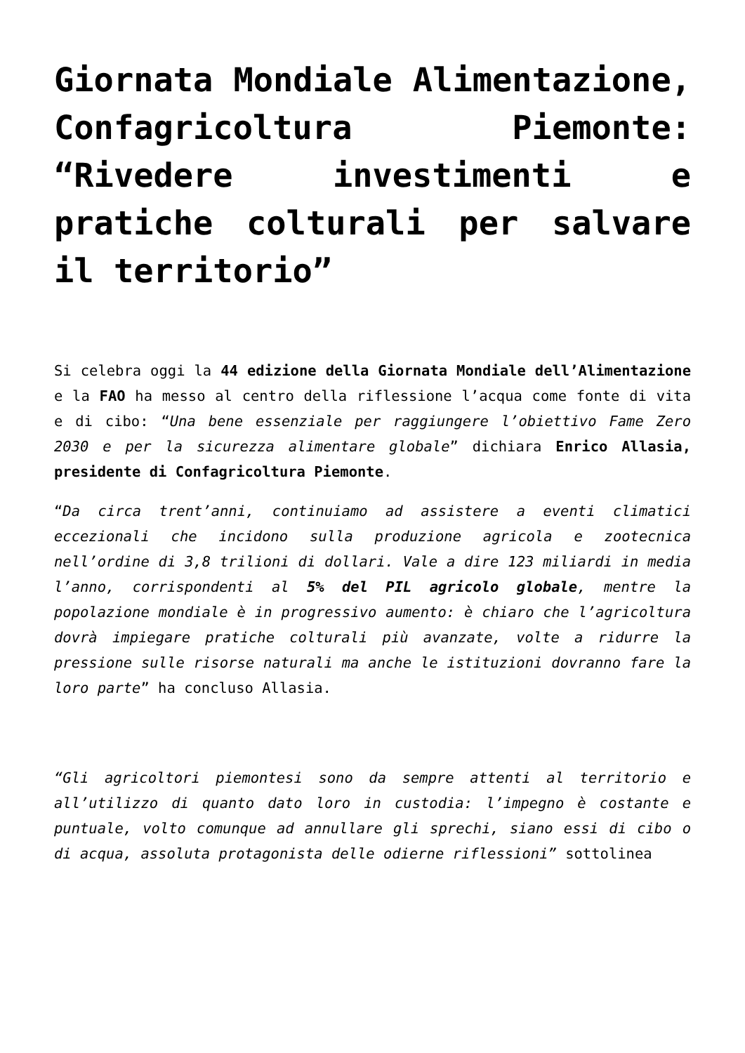Giornata Mondiale Alimentazione, Confagricoltura Piemonte: “Rivedere investimenti e pratiche colturali per salvare il territorio”
Si celebra oggi la 44 edizione della Giornata Mondiale dell’Alimentazione e la FAO ha messo al centro della riflessione l’acqua come fonte di vita e di cibo: “Una bene essenziale per raggiungere l’obiettivo Fame Zero 2030 e per la sicurezza alimentare globale” dichiara Enrico Allasia, presidente di Confagricoltura Piemonte.
“Da circa trent’anni, continuiamo ad assistere a eventi climatici eccezionali che incidono sulla produzione agricola e zootecnica nell’ordine di 3,8 trilioni di dollari. Vale a dire 123 miliardi in media l’anno, corrispondenti al 5% del PIL agricolo globale, mentre la popolazione mondiale è in progressivo aumento: è chiaro che l’agricoltura dovrà impiegare pratiche colturali più avanzate, volte a ridurre la pressione sulle risorse naturali ma anche le istituzioni dovranno fare la loro parte” ha concluso Allasia.
“Gli agricoltori piemontesi sono da sempre attenti al territorio e all’utilizzo di quanto dato loro in custodia: l’impegno è costante e puntuale, volto comunque ad annullare gli sprechi, siano essi di cibo o di acqua, assoluta protagonista delle odierne riflessioni” sottolinea